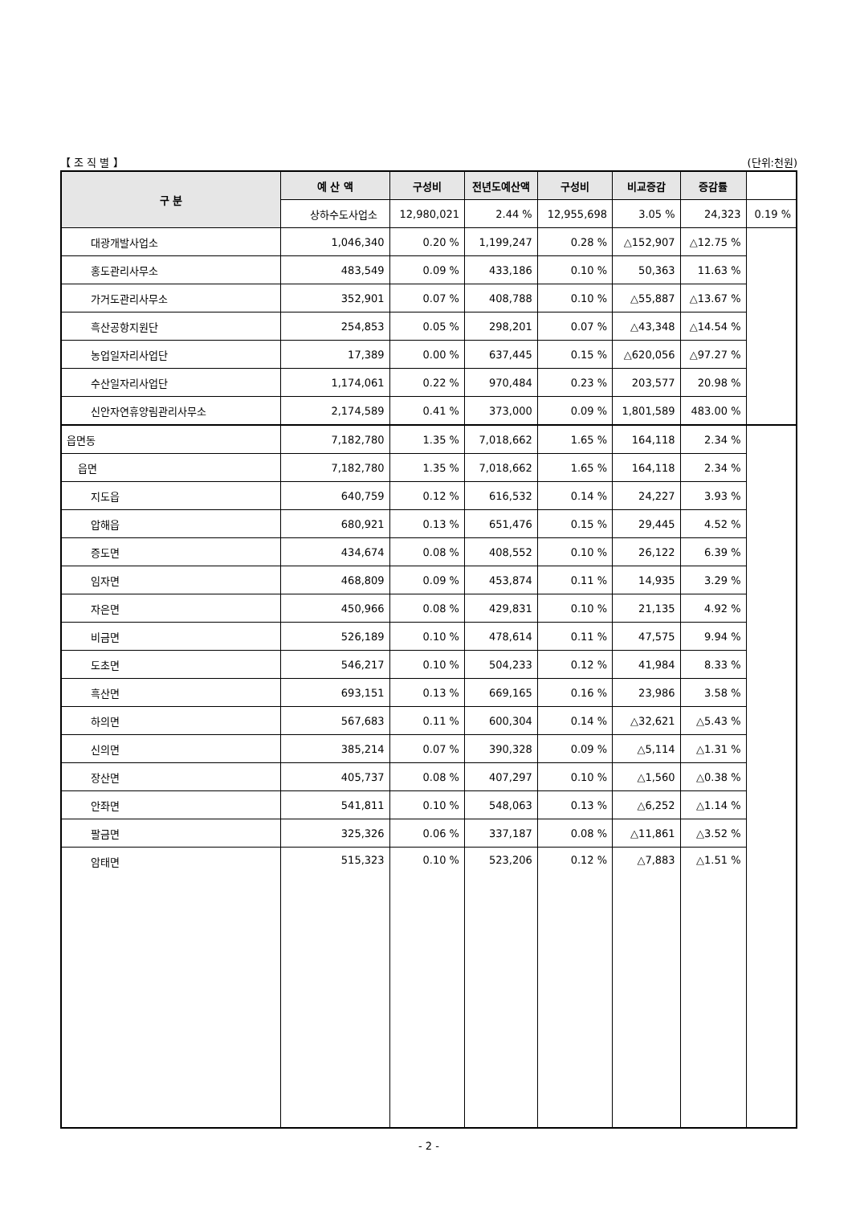【 조 직 별 】 (단위:천원)
| 구 분 | 예 산 액 | 구성비 | 전년도예산액 | 구성비 | 비교증감 | 증감률 | |
| --- | --- | --- | --- | --- | --- | --- | --- |
| | 상하수도사업소 | 12,980,021 | 2.44 % | 12,955,698 | 3.05 % | 24,323 | 0.19 % |
| 대광개발사업소 | 1,046,340 | 0.20 % | 1,199,247 | 0.28 % | △152,907 | △12.75 % | |
| 홍도관리사무소 | 483,549 | 0.09 % | 433,186 | 0.10 % | 50,363 | 11.63 % | |
| 가거도관리사무소 | 352,901 | 0.07 % | 408,788 | 0.10 % | △55,887 | △13.67 % | |
| 흑산공항지원단 | 254,853 | 0.05 % | 298,201 | 0.07 % | △43,348 | △14.54 % | |
| 농업일자리사업단 | 17,389 | 0.00 % | 637,445 | 0.15 % | △620,056 | △97.27 % | |
| 수산일자리사업단 | 1,174,061 | 0.22 % | 970,484 | 0.23 % | 203,577 | 20.98 % | |
| 신안자연휴양림관리사무소 | 2,174,589 | 0.41 % | 373,000 | 0.09 % | 1,801,589 | 483.00 % | |
| 읍면동 | 7,182,780 | 1.35 % | 7,018,662 | 1.65 % | 164,118 | 2.34 % | |
| 읍면 | 7,182,780 | 1.35 % | 7,018,662 | 1.65 % | 164,118 | 2.34 % | |
| 지도읍 | 640,759 | 0.12 % | 616,532 | 0.14 % | 24,227 | 3.93 % | |
| 압해읍 | 680,921 | 0.13 % | 651,476 | 0.15 % | 29,445 | 4.52 % | |
| 증도면 | 434,674 | 0.08 % | 408,552 | 0.10 % | 26,122 | 6.39 % | |
| 임자면 | 468,809 | 0.09 % | 453,874 | 0.11 % | 14,935 | 3.29 % | |
| 자은면 | 450,966 | 0.08 % | 429,831 | 0.10 % | 21,135 | 4.92 % | |
| 비금면 | 526,189 | 0.10 % | 478,614 | 0.11 % | 47,575 | 9.94 % | |
| 도초면 | 546,217 | 0.10 % | 504,233 | 0.12 % | 41,984 | 8.33 % | |
| 흑산면 | 693,151 | 0.13 % | 669,165 | 0.16 % | 23,986 | 3.58 % | |
| 하의면 | 567,683 | 0.11 % | 600,304 | 0.14 % | △32,621 | △5.43 % | |
| 신의면 | 385,214 | 0.07 % | 390,328 | 0.09 % | △5,114 | △1.31 % | |
| 장산면 | 405,737 | 0.08 % | 407,297 | 0.10 % | △1,560 | △0.38 % | |
| 안좌면 | 541,811 | 0.10 % | 548,063 | 0.13 % | △6,252 | △1.14 % | |
| 팔금면 | 325,326 | 0.06 % | 337,187 | 0.08 % | △11,861 | △3.52 % | |
| 암태면 | 515,323 | 0.10 % | 523,206 | 0.12 % | △7,883 | △1.51 % | |
- 2 -